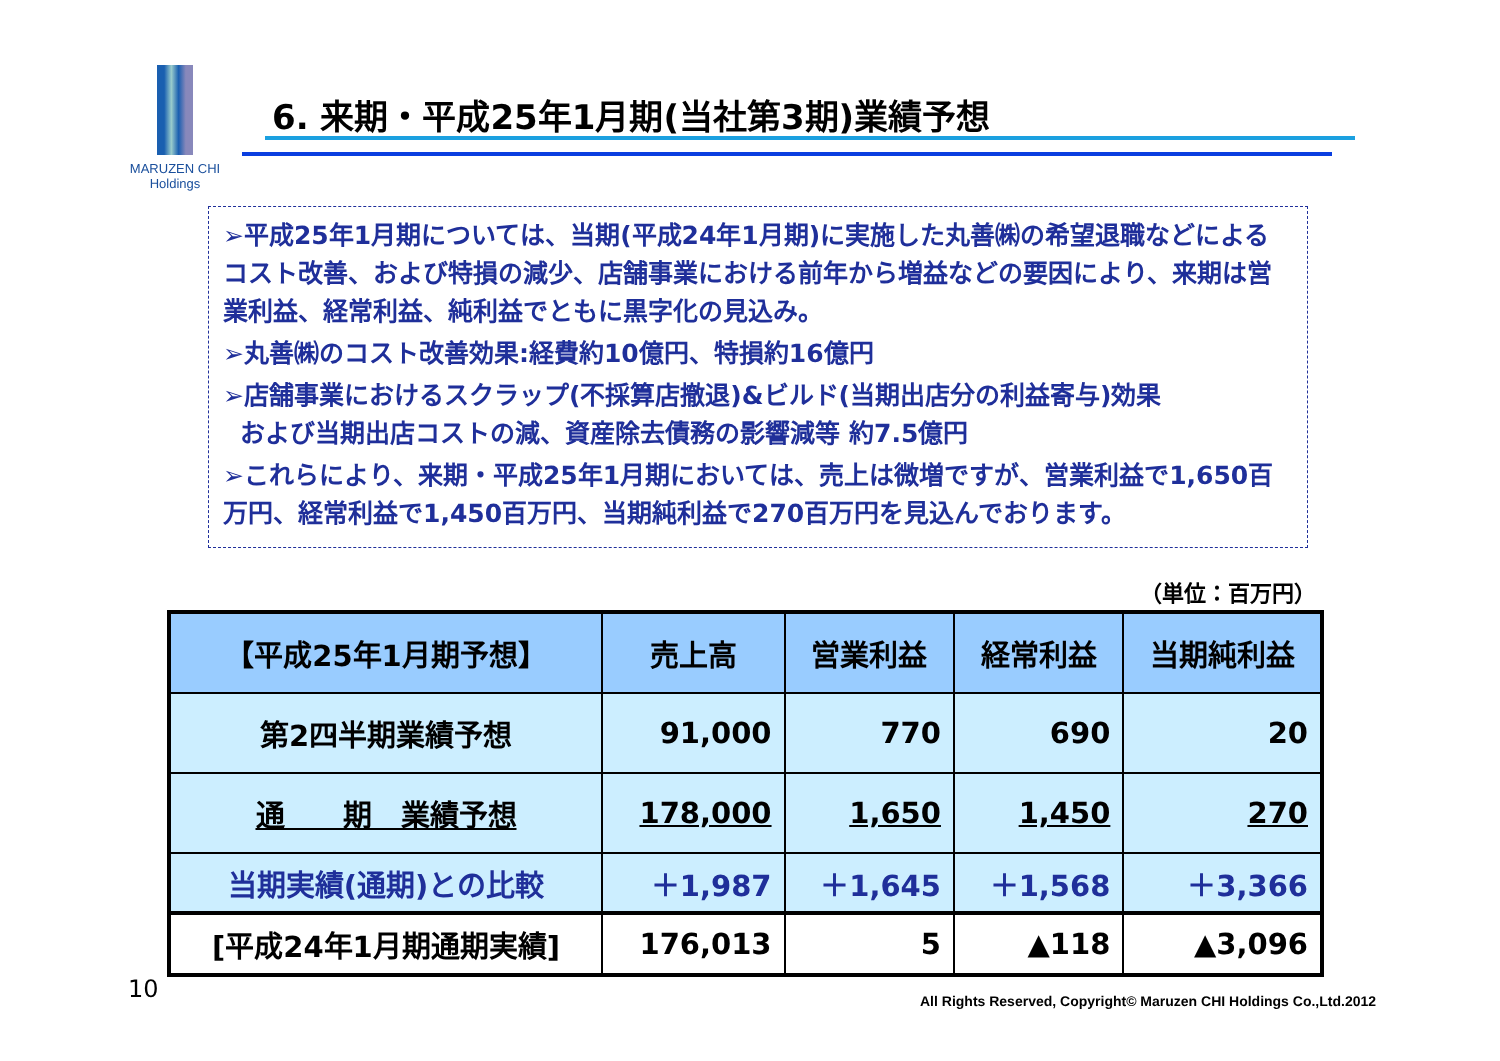MARUZEN CHI
Holdings
6. 来期・平成25年1月期(当社第3期)業績予想
➢平成25年1月期については、当期(平成24年1月期)に実施した丸善㈱の希望退職などによるコスト改善、および特損の減少、店舗事業における前年から増益などの要因により、来期は営業利益、経常利益、純利益でともに黒字化の見込み。
➢丸善㈱のコスト改善効果:経費約10億円、特損約16億円
➢店舗事業におけるスクラップ(不採算店撤退)&ビルド(当期出店分の利益寄与)効果
および当期出店コストの減、資産除去債務の影響減等 約7.5億円
➢これらにより、来期・平成25年1月期においては、売上は微増ですが、営業利益で1,650百万円、経常利益で1,450百万円、当期純利益で270百万円を見込んでおります。
（単位：百万円）
| 【平成25年1月期予想】 | 売上高 | 営業利益 | 経常利益 | 当期純利益 |
| --- | --- | --- | --- | --- |
| 第2四半期業績予想 | 91,000 | 770 | 690 | 20 |
| 通 期 業績予想 | 178,000 | 1,650 | 1,450 | 270 |
| 当期実績(通期)との比較 | ＋1,987 | ＋1,645 | ＋1,568 | ＋3,366 |
| [平成24年1月期通期実績] | 176,013 | 5 | ▲118 | ▲3,096 |
10
All Rights Reserved, Copyright© Maruzen CHI Holdings Co.,Ltd.2012